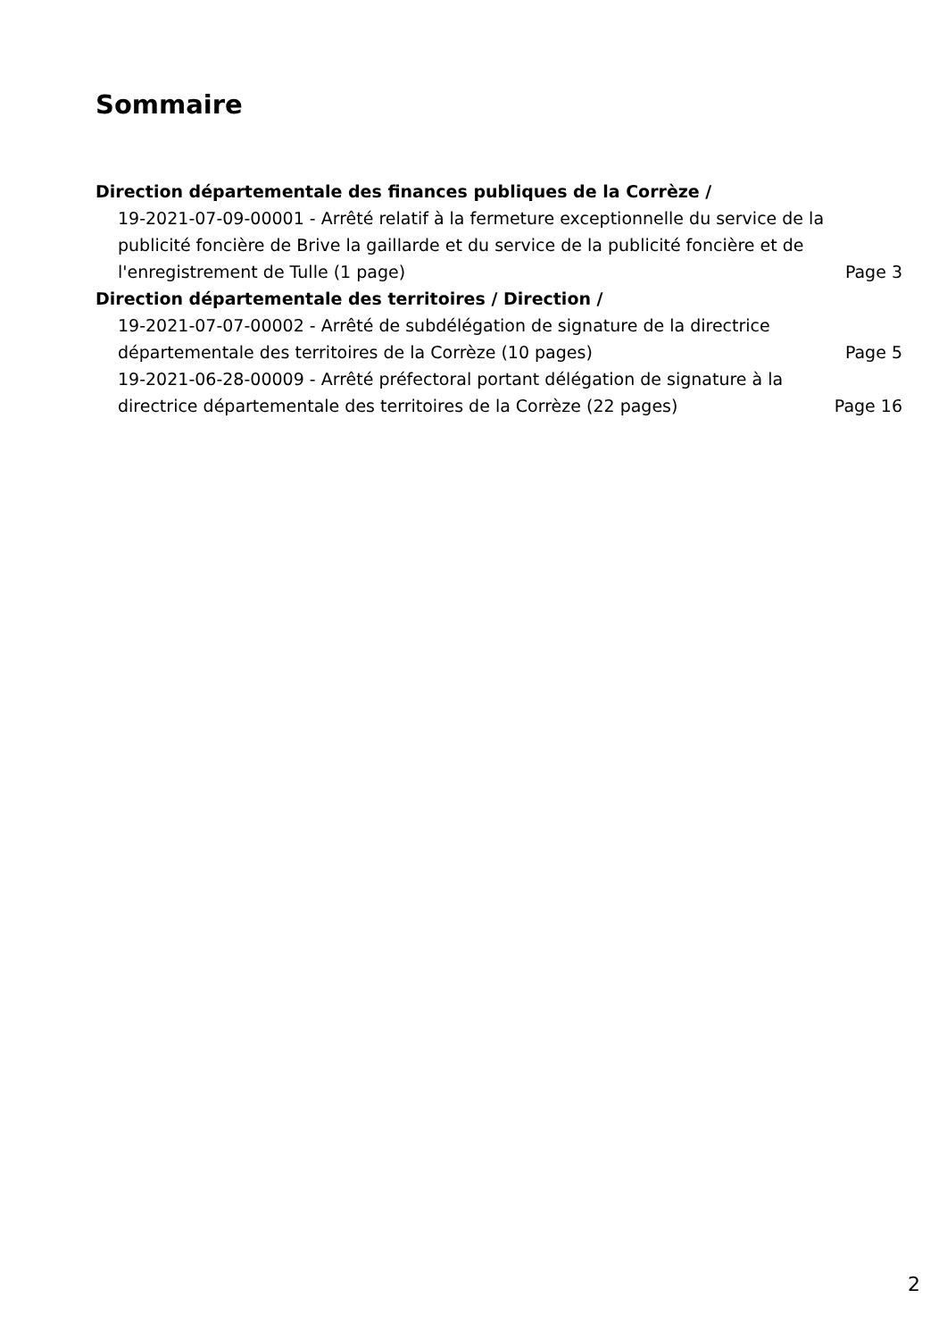Sommaire
Direction départementale des finances publiques de la Corrèze /
19-2021-07-09-00001 - Arrêté relatif à la fermeture exceptionnelle du service de la publicité foncière de Brive la gaillarde et du service de la publicité foncière et de l'enregistrement de Tulle (1 page)
Page 3
Direction départementale des territoires / Direction /
19-2021-07-07-00002 - Arrêté de subdélégation de signature de la directrice départementale des territoires de la Corrèze (10 pages)
Page 5
19-2021-06-28-00009 - Arrêté préfectoral portant délégation de signature à la directrice départementale des territoires de la Corrèze (22 pages)
Page 16
2